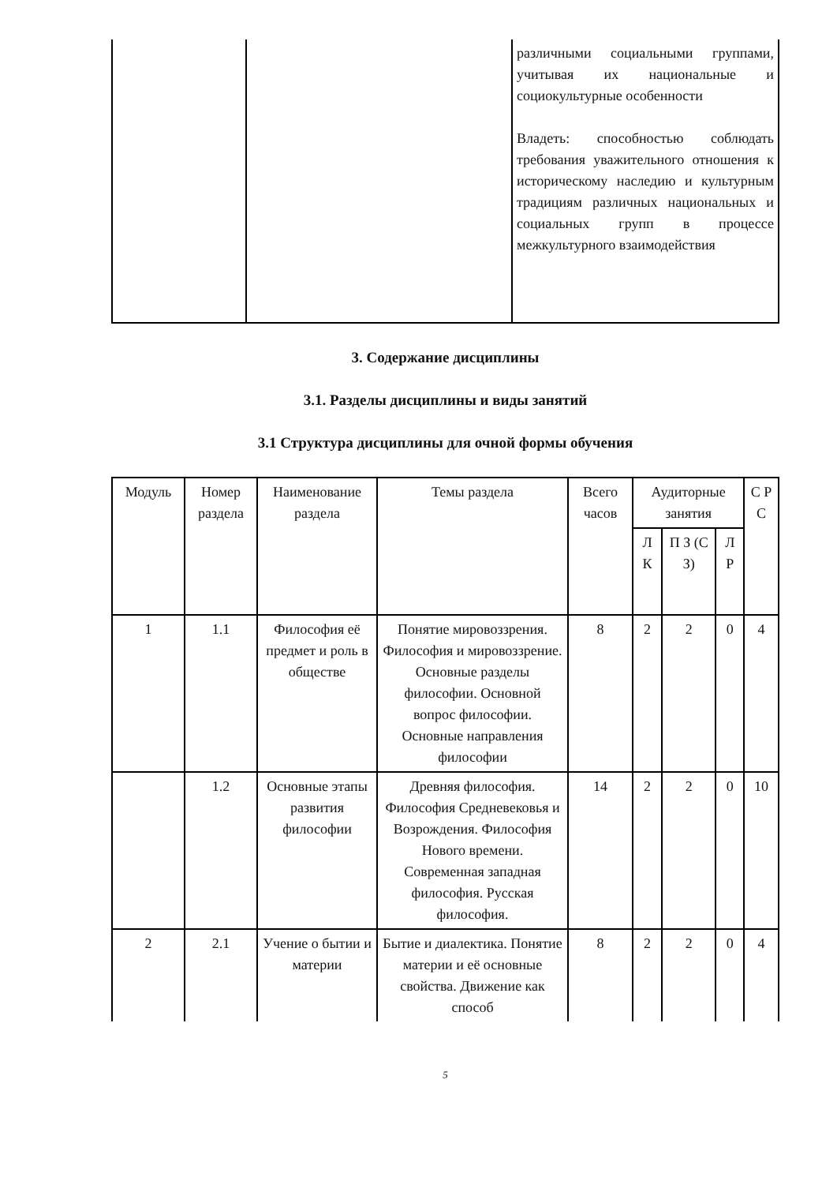| | | различными социальными группами, учитывая их национальные и социокультурные особенности Владеть: способностью соблюдать требования уважительного отношения к историческому наследию и культурным традициям различных национальных и социальных групп в процессе межкультурного взаимодействия |
3. Содержание дисциплины
3.1. Разделы дисциплины и виды занятий
3.1 Структура дисциплины для очной формы обучения
| Модуль | Номер раздела | Наименование раздела | Темы раздела | Всего часов | Аудиторные занятия | | | С Р С |
| --- | --- | --- | --- | --- | --- | --- | --- | --- |
| | | | | | Л К | П З (С З) | Л Р | |
| 1 | 1.1 | Философия её предмет и роль в обществе | Понятие мировоззрения. Философия и мировоззрение. Основные разделы философии. Основной вопрос философии. Основные направления философии | 8 | 2 | 2 | 0 | 4 |
| | 1.2 | Основные этапы развития философии | Древняя философия. Философия Средневековья и Возрождения. Философия Нового времени. Современная западная философия. Русская философия. | 14 | 2 | 2 | 0 | 10 |
| 2 | 2.1 | Учение о бытии и материи | Бытие и диалектика. Понятие материи и её основные свойства. Движение как способ | 8 | 2 | 2 | 0 | 4 |
5